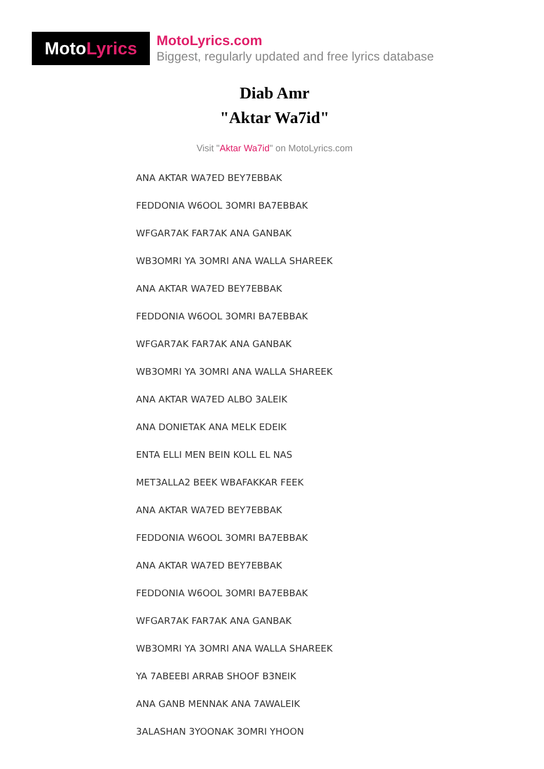MotoLyrics
MotoLyrics.com
Biggest, regularly updated and free lyrics database
Diab Amr
"Aktar Wa7id"
Visit "Aktar Wa7id" on MotoLyrics.com
ANA AKTAR WA7ED BEY7EBBAK
FEDDONIA W6OOL 3OMRI BA7EBBAK
WFGAR7AK FAR7AK ANA GANBAK
WB3OMRI YA 3OMRI ANA WALLA SHAREEK
ANA AKTAR WA7ED BEY7EBBAK
FEDDONIA W6OOL 3OMRI BA7EBBAK
WFGAR7AK FAR7AK ANA GANBAK
WB3OMRI YA 3OMRI ANA WALLA SHAREEK
ANA AKTAR WA7ED ALBO 3ALEIK
ANA DONIETAK ANA MELK EDEIK
ENTA ELLI MEN BEIN KOLL EL NAS
MET3ALLA2 BEEK WBAFAKKAR FEEK
ANA AKTAR WA7ED BEY7EBBAK
FEDDONIA W6OOL 3OMRI BA7EBBAK
ANA AKTAR WA7ED BEY7EBBAK
FEDDONIA W6OOL 3OMRI BA7EBBAK
WFGAR7AK FAR7AK ANA GANBAK
WB3OMRI YA 3OMRI ANA WALLA SHAREEK
YA 7ABEEBI ARRAB SHOOF B3NEIK
ANA GANB MENNAK ANA 7AWALEIK
3ALASHAN 3YOONAK 3OMRI YHOON